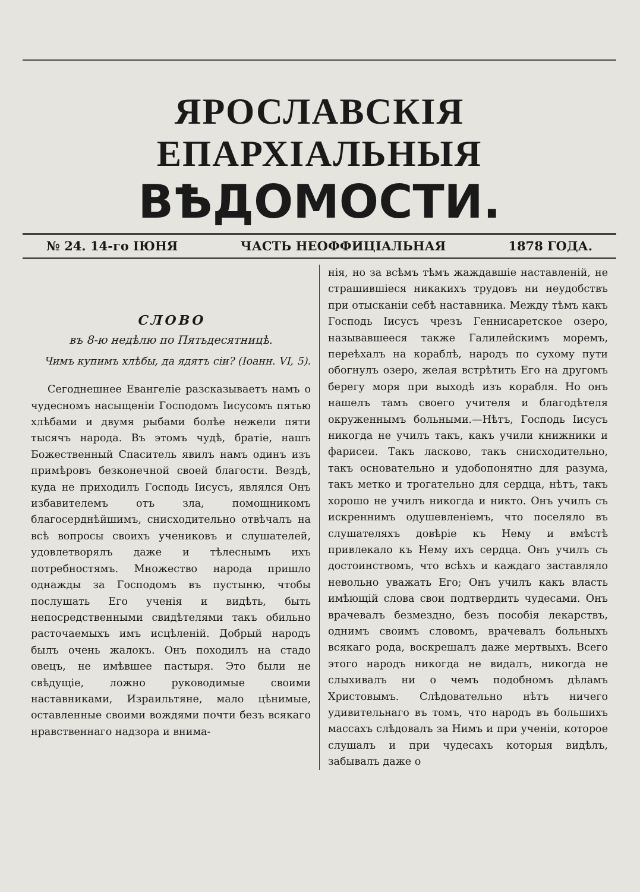ЯРОСЛАВСКІЯ ЕПАРХІАЛЬНЫЯ
ВѢДОМОСТИ.
№ 24. 14-го ІЮНЯ ЧАСТЬ НЕОФФИЦІАЛЬНАЯ 1878 ГОДА.
СЛОВО
въ 8-ю недѣлю по Пятьдесятницѣ.
Чимъ купимъ хлѣбы, да ядятъ сіи? (Іоанн. VI, 5).
Сегоднешнее Евангеліе разсказываетъ намъ о чудесномъ насыщеніи Господомъ Іисусомъ пятью хлѣбами и двумя рыбами болѣе нежели пяти тысячъ народа. Въ этомъ чудѣ, братіе, нашъ Божественный Спаситель явилъ намъ одинъ изъ примѣровъ безконечной своей благости. Вездѣ, куда не приходилъ Господь Іисусъ, являлся Онъ избавителемъ отъ зла, помощникомъ благосерднѣйшимъ, снисходительно отвѣчалъ на всѣ вопросы своихъ учениковъ и слушателей, удовлетворялъ даже и тѣлеснымъ ихъ потребностямъ. Множество народа пришло однажды за Господомъ въ пустыню, чтобы послушать Его ученія и видѣть, быть непосредственными свидѣтелями такъ обильно расточаемыхъ имъ исцѣленій. Добрый народъ былъ очень жалокъ. Онъ походилъ на стадо овецъ, не имѣвшее пастыря. Это были не свѣдущіе, ложно руководимые своими наставниками, Израильтяне, мало цѣнимые, оставленные своими вождями почти безъ всякаго нравственнаго надзора и внима-
нія, но за всѣмъ тѣмъ жаждавшіе наставленій, не страшившіеся никакихъ трудовъ ни неудобствъ при отысканіи себѣ наставника. Между тѣмъ какъ Господь Іисусъ чрезъ Геннисаретское озеро, называвшееся также Галилейскимъ моремъ, переѣхалъ на кораблѣ, народъ по сухому пути обогнулъ озеро, желая встрѣтить Его на другомъ берегу моря при выходѣ изъ корабля. Но онъ нашелъ тамъ своего учителя и благодѣтеля окруженнымъ больными.—Нѣтъ, Господь Іисусъ никогда не училъ такъ, какъ учили книжники и фарисеи. Такъ ласково, такъ снисходительно, такъ основательно и удобопонятно для разума, такъ метко и трогательно для сердца, нѣтъ, такъ хорошо не училъ никогда и никто. Онъ училъ съ искреннимъ одушевленіемъ, что поселяло въ слушателяхъ довѣріе къ Нему и вмѣстѣ привлекало къ Нему ихъ сердца. Онъ училъ съ достоинствомъ, что всѣхъ и каждаго заставляло невольно уважать Его; Онъ училъ какъ власть имѣющій слова свои подтвердить чудесами. Онъ врачевалъ безмездно, безъ пособія лекарствъ, однимъ своимъ словомъ, врачевалъ больныхъ всякаго рода, воскрешалъ даже мертвыхъ. Всего этого народъ никогда не видалъ, никогда не слыхивалъ ни о чемъ подобномъ дѣламъ Христовымъ. Слѣдовательно нѣтъ ничего удивительнаго въ томъ, что народъ въ большихъ массахъ слѣдовалъ за Нимъ и при ученіи, которое слушалъ и при чудесахъ которыя видѣлъ, забывалъ даже о